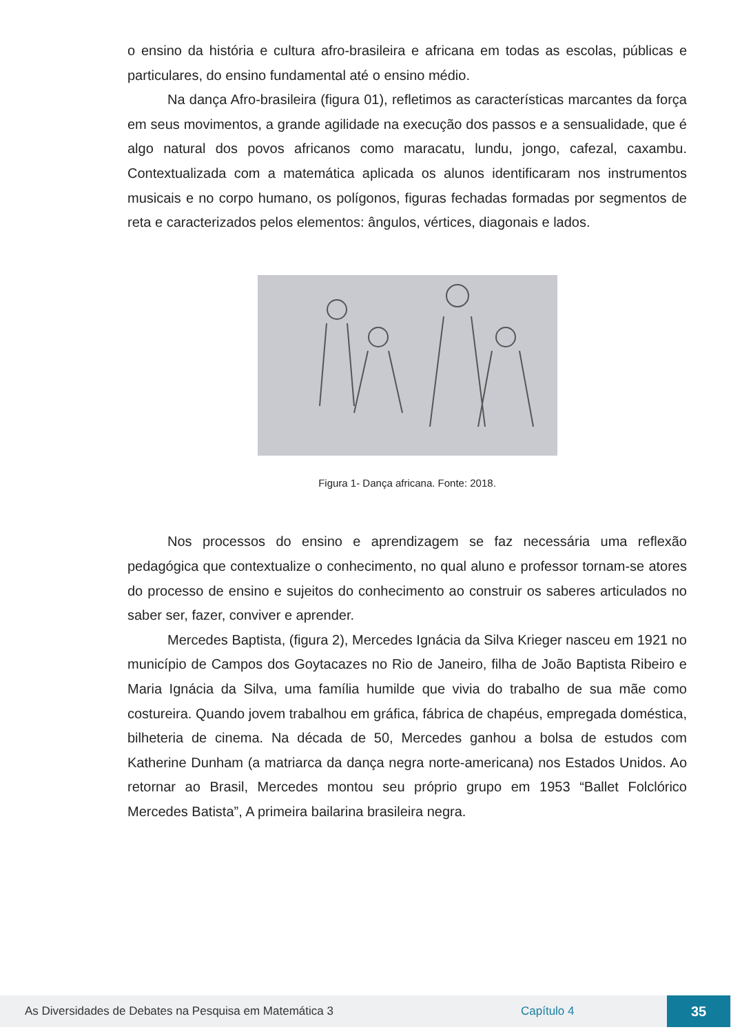o ensino da história e cultura afro-brasileira e africana em todas as escolas, públicas e particulares, do ensino fundamental até o ensino médio.
Na dança Afro-brasileira (figura 01), refletimos as características marcantes da força em seus movimentos, a grande agilidade na execução dos passos e a sensualidade, que é algo natural dos povos africanos como maracatu, lundu, jongo, cafezal, caxambu. Contextualizada com a matemática aplicada os alunos identificaram nos instrumentos musicais e no corpo humano, os polígonos, figuras fechadas formadas por segmentos de reta e caracterizados pelos elementos: ângulos, vértices, diagonais e lados.
Figura 1- Dança africana. Fonte: 2018.
Nos processos do ensino e aprendizagem se faz necessária uma reflexão pedagógica que contextualize o conhecimento, no qual aluno e professor tornam-se atores do processo de ensino e sujeitos do conhecimento ao construir os saberes articulados no saber ser, fazer, conviver e aprender.
Mercedes Baptista, (figura 2), Mercedes Ignácia da Silva Krieger nasceu em 1921 no município de Campos dos Goytacazes no Rio de Janeiro, filha de João Baptista Ribeiro e Maria Ignácia da Silva, uma família humilde que vivia do trabalho de sua mãe como costureira. Quando jovem trabalhou em gráfica, fábrica de chapéus, empregada doméstica, bilheteria de cinema. Na década de 50, Mercedes ganhou a bolsa de estudos com Katherine Dunham (a matriarca da dança negra norte-americana) nos Estados Unidos. Ao retornar ao Brasil, Mercedes montou seu próprio grupo em 1953 “Ballet Folclórico Mercedes Batista”, A primeira bailarina brasileira negra.
As Diversidades de Debates na Pesquisa em Matemática 3 Capítulo 4 35